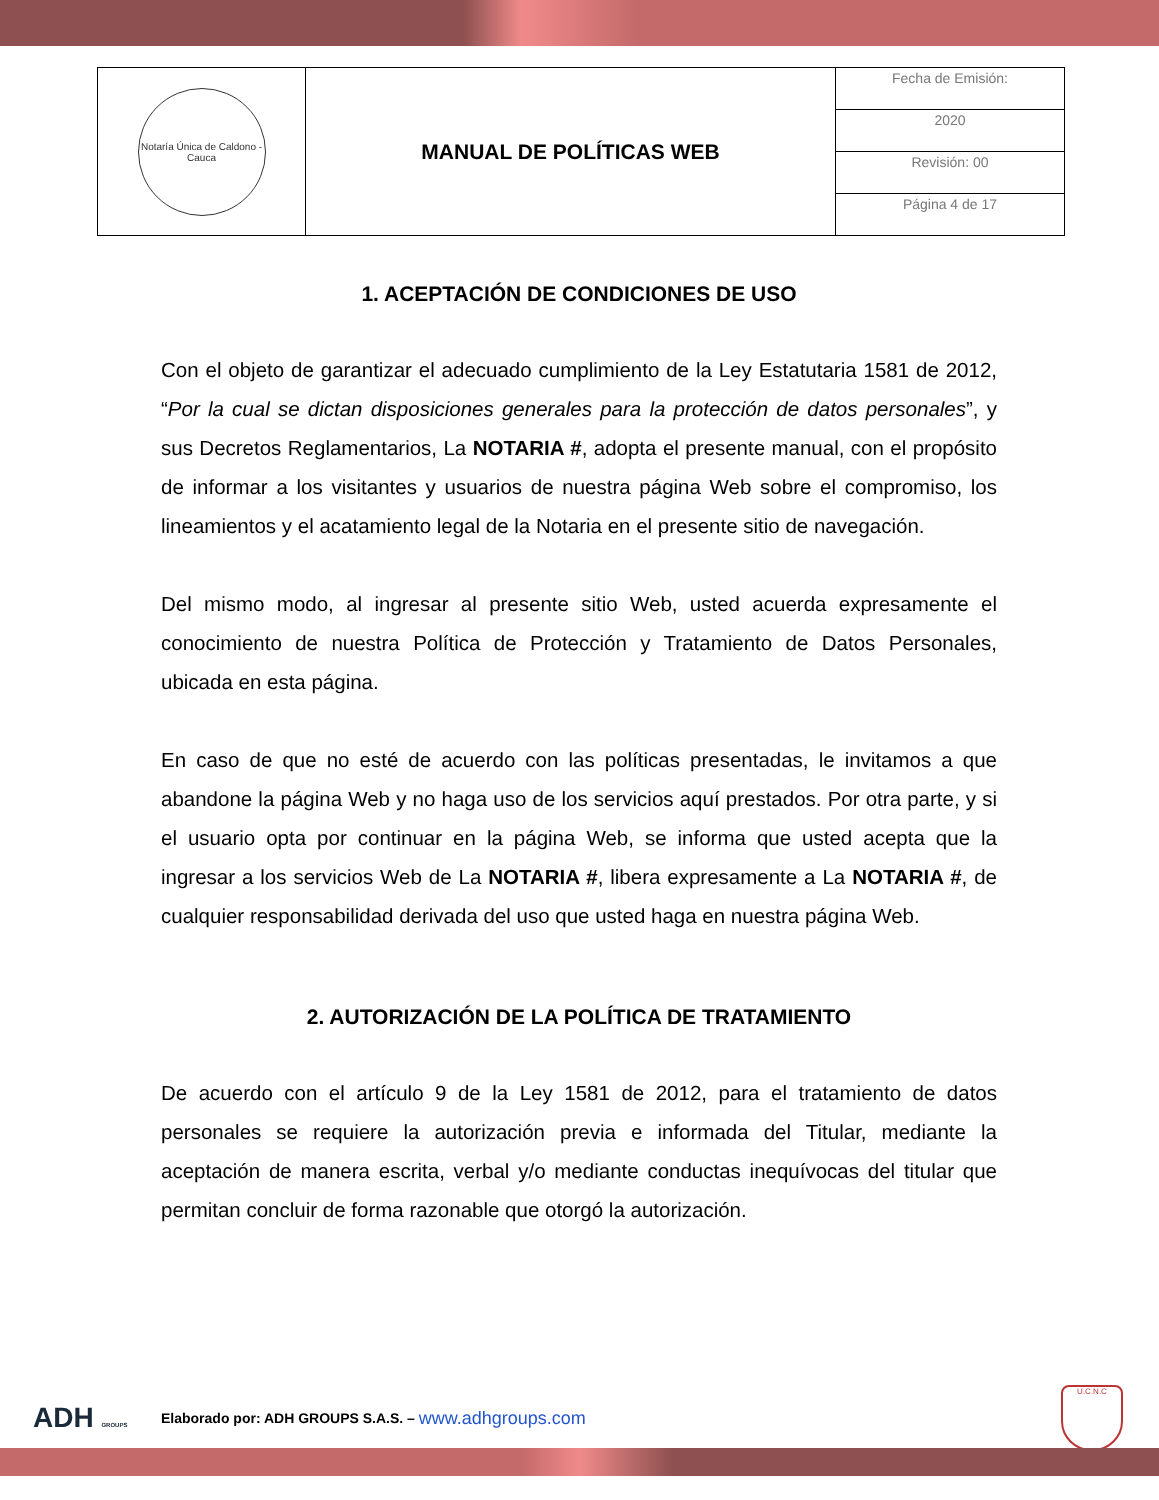| Notaría Única de Caldono - Cauca | MANUAL DE POLÍTICAS WEB | Fecha de Emisión: |
| | | 2020 |
| | | Revisión: 00 |
| | | Página 4 de 17 |
1. ACEPTACIÓN DE CONDICIONES DE USO
Con el objeto de garantizar el adecuado cumplimiento de la Ley Estatutaria 1581 de 2012, “Por la cual se dictan disposiciones generales para la protección de datos personales”, y sus Decretos Reglamentarios, La NOTARIA #, adopta el presente manual, con el propósito de informar a los visitantes y usuarios de nuestra página Web sobre el compromiso, los lineamientos y el acatamiento legal de la Notaria en el presente sitio de navegación.
Del mismo modo, al ingresar al presente sitio Web, usted acuerda expresamente el conocimiento de nuestra Política de Protección y Tratamiento de Datos Personales, ubicada en esta página.
En caso de que no esté de acuerdo con las políticas presentadas, le invitamos a que abandone la página Web y no haga uso de los servicios aquí prestados. Por otra parte, y si el usuario opta por continuar en la página Web, se informa que usted acepta que la ingresar a los servicios Web de La NOTARIA #, libera expresamente a La NOTARIA #, de cualquier responsabilidad derivada del uso que usted haga en nuestra página Web.
2. AUTORIZACIÓN DE LA POLÍTICA DE TRATAMIENTO
De acuerdo con el artículo 9 de la Ley 1581 de 2012, para el tratamiento de datos personales se requiere la autorización previa e informada del Titular, mediante la aceptación de manera escrita, verbal y/o mediante conductas inequívocas del titular que permitan concluir de forma razonable que otorgó la autorización.
ADH GROUPS
Elaborado por: ADH GROUPS S.A.S. – www.adhgroups.com
U.C.N.C